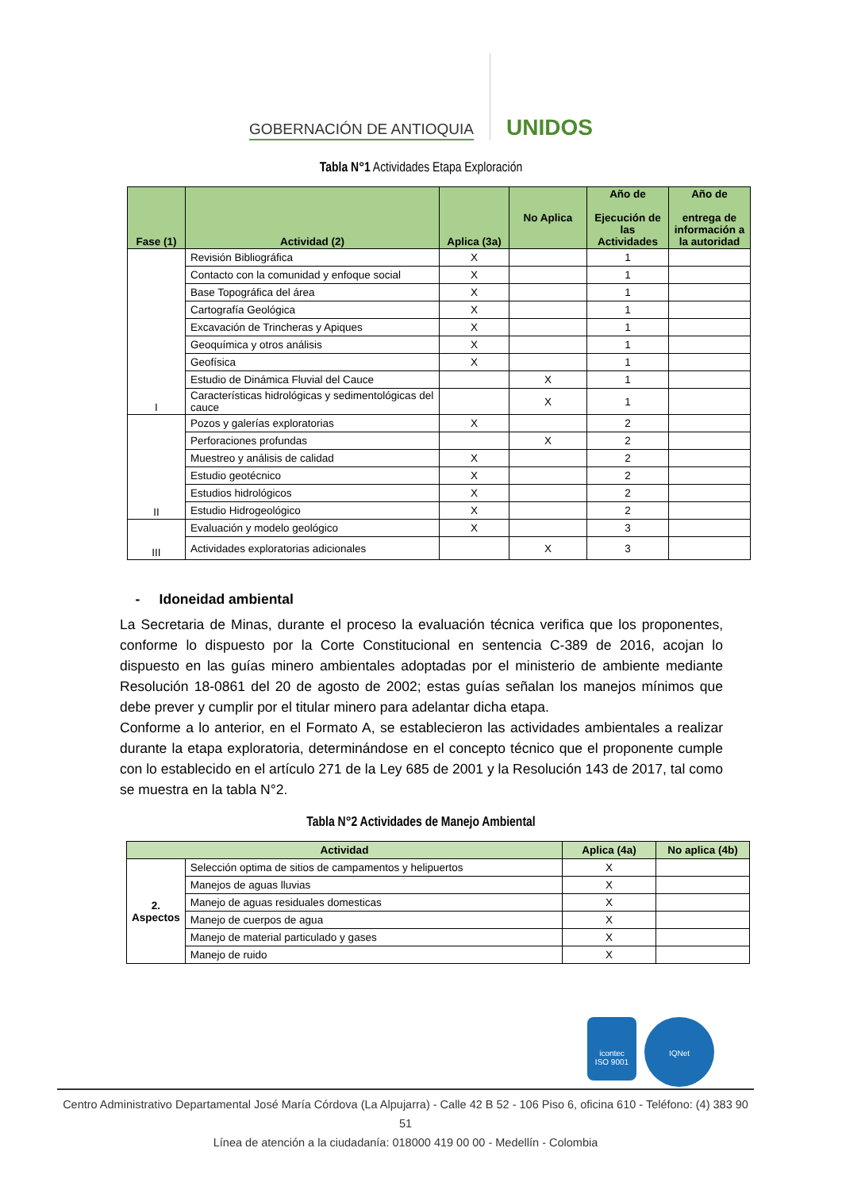GOBERNACIÓN DE ANTIOQUIA
UNIDOS
Tabla N°1 Actividades Etapa Exploración
| Fase (1) | Actividad (2) | Aplica (3a) | No Aplica | Año de Ejecución de las Actividades | Año de entrega de información a la autoridad |
| --- | --- | --- | --- | --- | --- |
| I | Revisión Bibliográfica | X | | 1 | |
| | Contacto con la comunidad y enfoque social | X | | 1 | |
| | Base Topográfica del área | X | | 1 | |
| | Cartografía Geológica | X | | 1 | |
| | Excavación de Trincheras y Apiques | X | | 1 | |
| | Geoquímica y otros análisis | X | | 1 | |
| | Geofísica | X | | 1 | |
| | Estudio de Dinámica Fluvial del Cauce | | X | 1 | |
| | Características hidrológicas y sedimentológicas del cauce | | X | 1 | |
| II | Pozos y galerías exploratorias | X | | 2 | |
| | Perforaciones profundas | | X | 2 | |
| | Muestreo y análisis de calidad | X | | 2 | |
| | Estudio geotécnico | X | | 2 | |
| | Estudios hidrológicos | X | | 2 | |
| | Estudio Hidrogeológico | X | | 2 | |
| III | Evaluación y modelo geológico | X | | 3 | |
| | Actividades exploratorias adicionales | | X | 3 | |
- Idoneidad ambiental
La Secretaria de Minas, durante el proceso la evaluación técnica verifica que los proponentes, conforme lo dispuesto por la Corte Constitucional en sentencia C-389 de 2016, acojan lo dispuesto en las guías minero ambientales adoptadas por el ministerio de ambiente mediante Resolución 18-0861 del 20 de agosto de 2002; estas guías señalan los manejos mínimos que debe prever y cumplir por el titular minero para adelantar dicha etapa.
Conforme a lo anterior, en el Formato A, se establecieron las actividades ambientales a realizar durante la etapa exploratoria, determinándose en el concepto técnico que el proponente cumple con lo establecido en el artículo 271 de la Ley 685 de 2001 y la Resolución 143 de 2017, tal como se muestra en la tabla N°2.
Tabla N°2 Actividades de Manejo Ambiental
| Actividad | | Aplica (4a) | No aplica (4b) |
| --- | --- | --- | --- |
| 2. Aspectos | Selección optima de sitios de campamentos y helipuertos | X | |
| | Manejos de aguas lluvias | X | |
| | Manejo de aguas residuales domesticas | X | |
| | Manejo de cuerpos de agua | X | |
| | Manejo de material particulado y gases | X | |
| | Manejo de ruido | X | |
icontec
ISO 9001
IQNet
Centro Administrativo Departamental José María Córdova (La Alpujarra) - Calle 42 B 52 - 106 Piso 6, oficina 610 - Teléfono: (4) 383 90 51
Línea de atención a la ciudadanía: 018000 419 00 00 - Medellín - Colombia